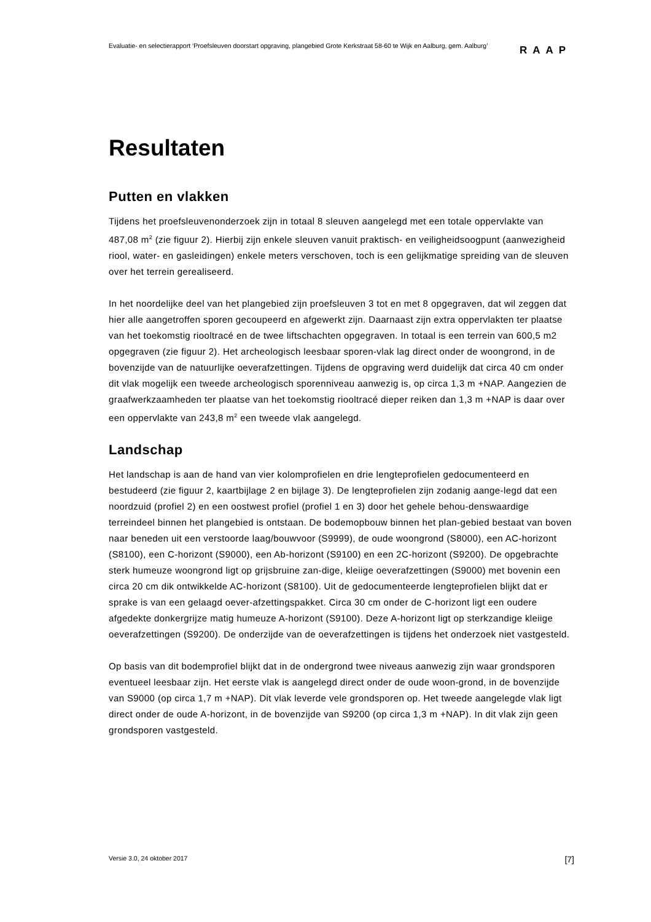Evaluatie- en selectierapport ‘Proefsleuven doorstart opgraving, plangebied Grote Kerkstraat 58-60 te Wijk en Aalburg, gem. Aalburg’
RAAP
Resultaten
Putten en vlakken
Tijdens het proefsleuvenonderzoek zijn in totaal 8 sleuven aangelegd met een totale oppervlakte van 487,08 m<sup>2</sup> (zie figuur 2). Hierbij zijn enkele sleuven vanuit praktisch- en veiligheidsoogpunt (aanwezigheid riool, water- en gasleidingen) enkele meters verschoven, toch is een gelijkmatige spreiding van de sleuven over het terrein gerealiseerd.
In het noordelijke deel van het plangebied zijn proefsleuven 3 tot en met 8 opgegraven, dat wil zeggen dat hier alle aangetroffen sporen gecoupeerd en afgewerkt zijn. Daarnaast zijn extra oppervlakten ter plaatse van het toekomstig riooltracé en de twee liftschachten opgegraven. In totaal is een terrein van 600,5 m2 opgegraven (zie figuur 2). Het archeologisch leesbaar sporen-vlak lag direct onder de woongrond, in de bovenzijde van de natuurlijke oeverafzettingen. Tijdens de opgraving werd duidelijk dat circa 40 cm onder dit vlak mogelijk een tweede archeologisch sporenniveau aanwezig is, op circa 1,3 m +NAP. Aangezien de graafwerkzaamheden ter plaatse van het toekomstig riooltracé dieper reiken dan 1,3 m +NAP is daar over een oppervlakte van 243,8 m<sup>2</sup> een tweede vlak aangelegd.
Landschap
Het landschap is aan de hand van vier kolomprofielen en drie lengteprofielen gedocumenteerd en bestudeerd (zie figuur 2, kaartbijlage 2 en bijlage 3). De lengteprofielen zijn zodanig aange-legd dat een noordzuid (profiel 2) en een oostwest profiel (profiel 1 en 3) door het gehele behou-denswaardige terreindeel binnen het plangebied is ontstaan. De bodemopbouw binnen het plan-gebied bestaat van boven naar beneden uit een verstoorde laag/bouwvoor (S9999), de oude woongrond (S8000), een AC-horizont (S8100), een C-horizont (S9000), een Ab-horizont (S9100) en een 2C-horizont (S9200). De opgebrachte sterk humeuze woongrond ligt op grijsbruine zan-dige, kleiige oeverafzettingen (S9000) met bovenin een circa 20 cm dik ontwikkelde AC-horizont (S8100). Uit de gedocumenteerde lengteprofielen blijkt dat er sprake is van een gelaagd oever-afzettingspakket. Circa 30 cm onder de C-horizont ligt een oudere afgedekte donkergrijze matig humeuze A-horizont (S9100). Deze A-horizont ligt op sterkzandige kleiige oeverafzettingen (S9200). De onderzijde van de oeverafzettingen is tijdens het onderzoek niet vastgesteld.
Op basis van dit bodemprofiel blijkt dat in de ondergrond twee niveaus aanwezig zijn waar grondsporen eventueel leesbaar zijn. Het eerste vlak is aangelegd direct onder de oude woon-grond, in de bovenzijde van S9000 (op circa 1,7 m +NAP). Dit vlak leverde vele grondsporen op. Het tweede aangelegde vlak ligt direct onder de oude A-horizont, in de bovenzijde van S9200 (op circa 1,3 m +NAP). In dit vlak zijn geen grondsporen vastgesteld.
Versie 3.0, 24 oktober 2017 [7]